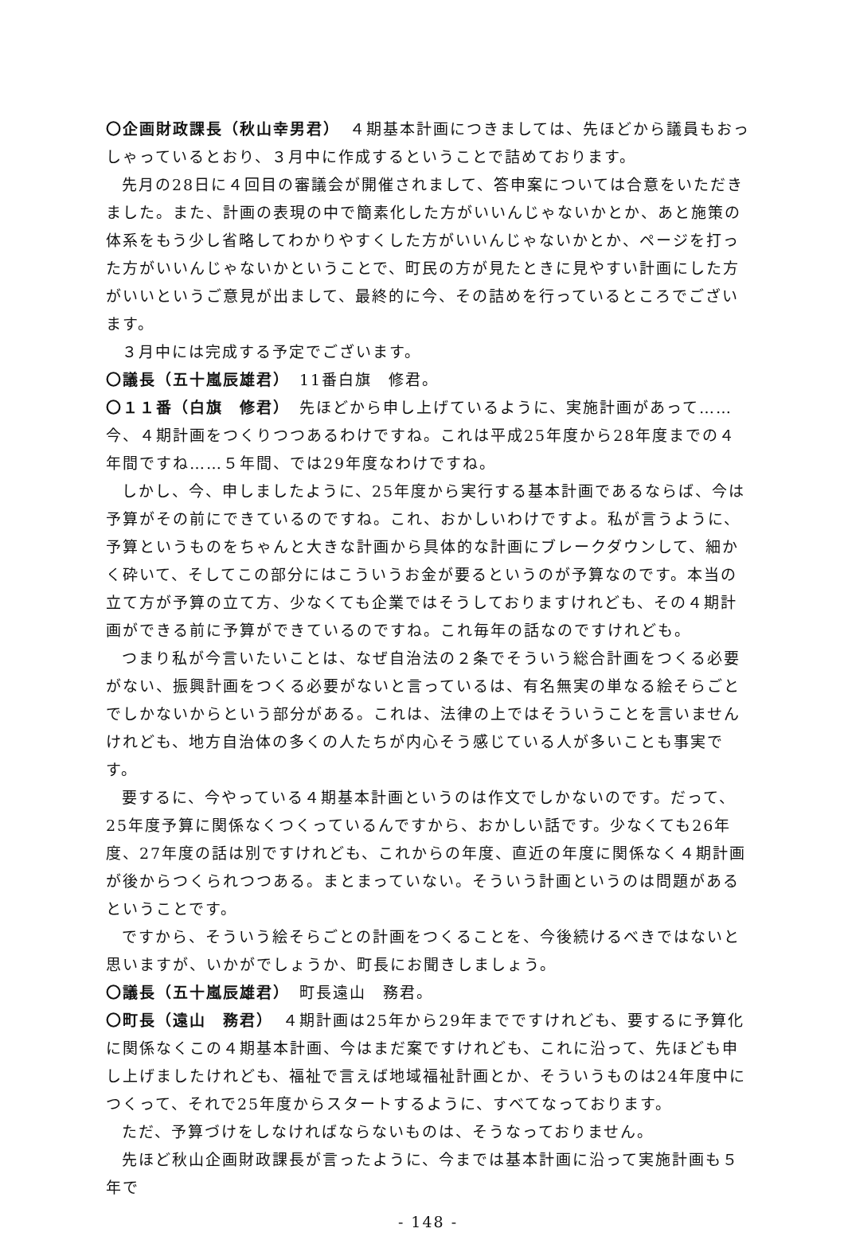〇企画財政課長（秋山幸男君）　４期基本計画につきましては、先ほどから議員もおっしゃっているとおり、３月中に作成するということで詰めております。
先月の28日に４回目の審議会が開催されまして、答申案については合意をいただきました。また、計画の表現の中で簡素化した方がいいんじゃないかとか、あと施策の体系をもう少し省略してわかりやすくした方がいいんじゃないかとか、ページを打った方がいいんじゃないかということで、町民の方が見たときに見やすい計画にした方がいいというご意見が出まして、最終的に今、その詰めを行っているところでございます。
３月中には完成する予定でございます。
〇議長（五十嵐辰雄君）　11番白旗　修君。
〇１１番（白旗　修君）　先ほどから申し上げているように、実施計画があって……今、４期計画をつくりつつあるわけですね。これは平成25年度から28年度までの４年間ですね……５年間、では29年度なわけですね。
しかし、今、申しましたように、25年度から実行する基本計画であるならば、今は予算がその前にできているのですね。これ、おかしいわけですよ。私が言うように、予算というものをちゃんと大きな計画から具体的な計画にブレークダウンして、細かく砕いて、そしてこの部分にはこういうお金が要るというのが予算なのです。本当の立て方が予算の立て方、少なくても企業ではそうしておりますけれども、その４期計画ができる前に予算ができているのですね。これ毎年の話なのですけれども。
つまり私が今言いたいことは、なぜ自治法の２条でそういう総合計画をつくる必要がない、振興計画をつくる必要がないと言っているは、有名無実の単なる絵そらごとでしかないからという部分がある。これは、法律の上ではそういうことを言いませんけれども、地方自治体の多くの人たちが内心そう感じている人が多いことも事実です。
要するに、今やっている４期基本計画というのは作文でしかないのです。だって、25年度予算に関係なくつくっているんですから、おかしい話です。少なくても26年度、27年度の話は別ですけれども、これからの年度、直近の年度に関係なく４期計画が後からつくられつつある。まとまっていない。そういう計画というのは問題があるということです。
ですから、そういう絵そらごとの計画をつくることを、今後続けるべきではないと思いますが、いかがでしょうか、町長にお聞きしましょう。
〇議長（五十嵐辰雄君）　町長遠山　務君。
〇町長（遠山　務君）　４期計画は25年から29年までですけれども、要するに予算化に関係なくこの４期基本計画、今はまだ案ですけれども、これに沿って、先ほども申し上げましたけれども、福祉で言えば地域福祉計画とか、そういうものは24年度中につくって、それで25年度からスタートするように、すべてなっております。
ただ、予算づけをしなければならないものは、そうなっておりません。
先ほど秋山企画財政課長が言ったように、今までは基本計画に沿って実施計画も５年で
- 148 -